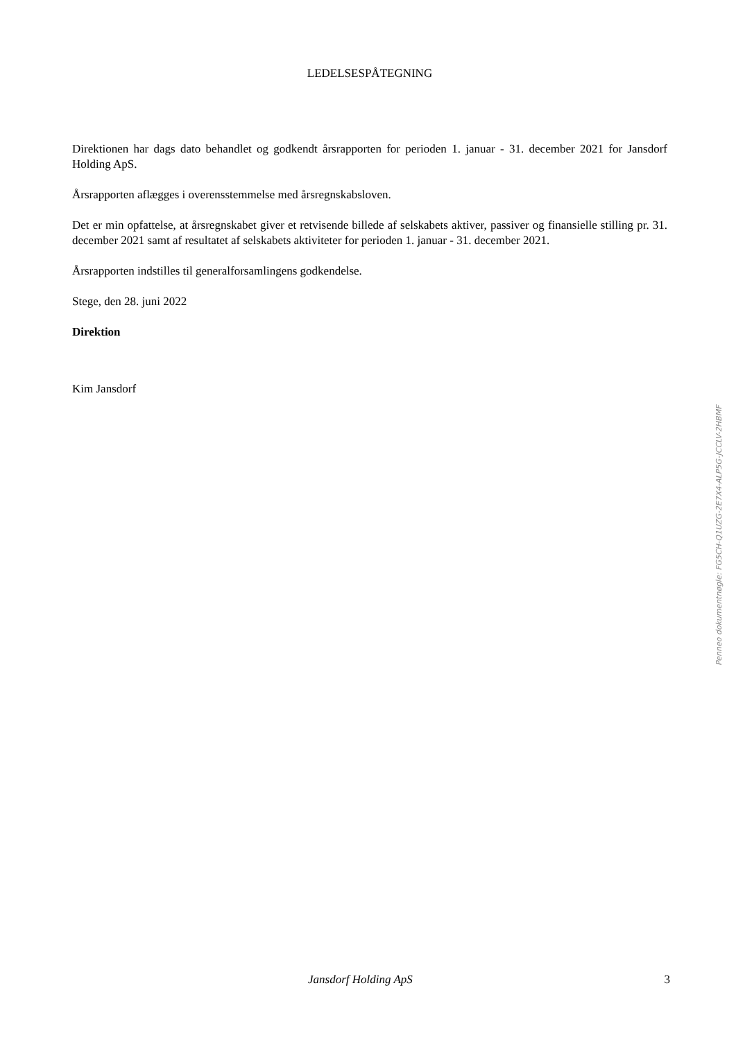LEDELSESPÅTEGNING
Direktionen har dags dato behandlet og godkendt årsrapporten for perioden 1. januar - 31. december 2021 for Jansdorf Holding ApS.
Årsrapporten aflægges i overensstemmelse med årsregnskabsloven.
Det er min opfattelse, at årsregnskabet giver et retvisende billede af selskabets aktiver, passiver og finansielle stilling pr. 31. december 2021 samt af resultatet af selskabets aktiviteter for perioden 1. januar - 31. december 2021.
Årsrapporten indstilles til generalforsamlingens godkendelse.
Stege, den 28. juni 2022
Direktion
Kim Jansdorf
Penneo dokumentnøgle: FG5CH-Q1UZG-2E7X4-ALP5G-JCCLV-2HBMF
Jansdorf Holding ApS 3